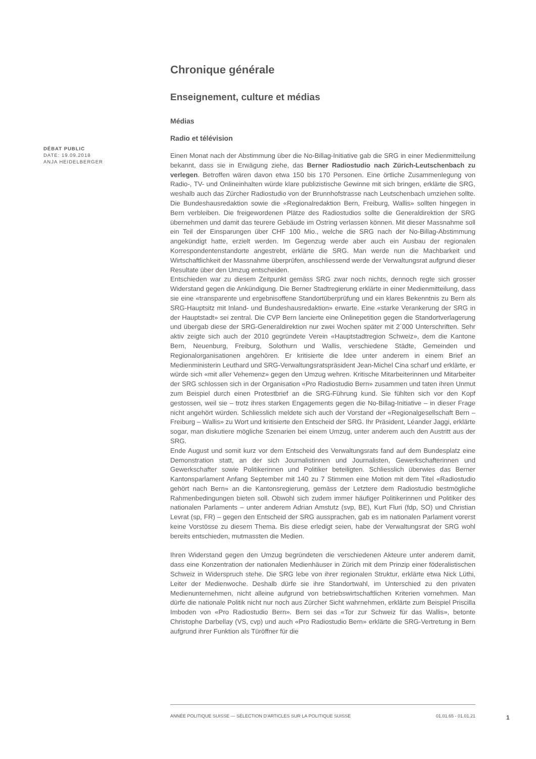DÉBAT PUBLIC
DATE: 19.09.2018
ANJA HEIDELBERGER
Chronique générale
Enseignement, culture et médias
Médias
Radio et télévision
Einen Monat nach der Abstimmung über die No-Billag-Initiative gab die SRG in einer Medienmitteilung bekannt, dass sie in Erwägung ziehe, das Berner Radiostudio nach Zürich-Leutschenbach zu verlegen. Betroffen wären davon etwa 150 bis 170 Personen. Eine örtliche Zusammenlegung von Radio-, TV- und Onlineinhalten würde klare publizistische Gewinne mit sich bringen, erklärte die SRG, weshalb auch das Zürcher Radiostudio von der Brunnhofstrasse nach Leutschenbach umziehen sollte. Die Bundeshausredaktion sowie die «Regionalredaktion Bern, Freiburg, Wallis» sollten hingegen in Bern verbleiben. Die freigewordenen Plätze des Radiostudios sollte die Generaldirektion der SRG übernehmen und damit das teurere Gebäude im Ostring verlassen können. Mit dieser Massnahme soll ein Teil der Einsparungen über CHF 100 Mio., welche die SRG nach der No-Billag-Abstimmung angekündigt hatte, erzielt werden. Im Gegenzug werde aber auch ein Ausbau der regionalen Korrespondentenstandorte angestrebt, erklärte die SRG. Man werde nun die Machbarkeit und Wirtschaftlichkeit der Massnahme überprüfen, anschliessend werde der Verwaltungsrat aufgrund dieser Resultate über den Umzug entscheiden.
Entschieden war zu diesem Zeitpunkt gemäss SRG zwar noch nichts, dennoch regte sich grosser Widerstand gegen die Ankündigung. Die Berner Stadtregierung erklärte in einer Medienmitteilung, dass sie eine «transparente und ergebnisoffene Standortüberprüfung und ein klares Bekenntnis zu Bern als SRG-Hauptsitz mit Inland- und Bundeshausredaktion» erwarte. Eine «starke Verankerung der SRG in der Hauptstadt» sei zentral. Die CVP Bern lancierte eine Onlinepetition gegen die Standortverlagerung und übergab diese der SRG-Generaldirektion nur zwei Wochen später mit 2`000 Unterschriften. Sehr aktiv zeigte sich auch der 2010 gegründete Verein «Hauptstadtregion Schweiz», dem die Kantone Bern, Neuenburg, Freiburg, Solothurn und Wallis, verschiedene Städte, Gemeinden und Regionalorganisationen angehören. Er kritisierte die Idee unter anderem in einem Brief an Medienministerin Leuthard und SRG-Verwaltungsratspräsident Jean-Michel Cina scharf und erklärte, er würde sich «mit aller Vehemenz» gegen den Umzug wehren. Kritische Mitarbeiterinnen und Mitarbeiter der SRG schlossen sich in der Organisation «Pro Radiostudio Bern» zusammen und taten ihren Unmut zum Beispiel durch einen Protestbrief an die SRG-Führung kund. Sie fühlten sich vor den Kopf gestossen, weil sie – trotz ihres starken Engagements gegen die No-Billag-Initiative – in dieser Frage nicht angehört würden. Schliesslich meldete sich auch der Vorstand der «Regionalgesellschaft Bern – Freiburg – Wallis» zu Wort und kritisierte den Entscheid der SRG. Ihr Präsident, Léander Jaggi, erklärte sogar, man diskutiere mögliche Szenarien bei einem Umzug, unter anderem auch den Austritt aus der SRG.
Ende August und somit kurz vor dem Entscheid des Verwaltungsrats fand auf dem Bundesplatz eine Demonstration statt, an der sich Journalistinnen und Journalisten, Gewerkschafterinnen und Gewerkschafter sowie Politikerinnen und Politiker beteiligten. Schliesslich überwies das Berner Kantonsparlament Anfang September mit 140 zu 7 Stimmen eine Motion mit dem Titel «Radiostudio gehört nach Bern» an die Kantonsregierung, gemäss der Letztere dem Radiostudio bestmögliche Rahmenbedingungen bieten soll. Obwohl sich zudem immer häufiger Politikerinnen und Politiker des nationalen Parlaments – unter anderem Adrian Amstutz (svp, BE), Kurt Fluri (fdp, SO) und Christian Levrat (sp, FR) – gegen den Entscheid der SRG aussprachen, gab es im nationalen Parlament vorerst keine Vorstösse zu diesem Thema. Bis diese erledigt seien, habe der Verwaltungsrat der SRG wohl bereits entschieden, mutmassten die Medien.
Ihren Widerstand gegen den Umzug begründeten die verschiedenen Akteure unter anderem damit, dass eine Konzentration der nationalen Medienhäuser in Zürich mit dem Prinzip einer föderalistischen Schweiz in Widerspruch stehe. Die SRG lebe von ihrer regionalen Struktur, erklärte etwa Nick Lüthi, Leiter der Medienwoche. Deshalb dürfe sie ihre Standortwahl, im Unterschied zu den privaten Medienunternehmen, nicht alleine aufgrund von betriebswirtschaftlichen Kriterien vornehmen. Man dürfe die nationale Politik nicht nur noch aus Zürcher Sicht wahrnehmen, erklärte zum Beispiel Priscilla Imboden von «Pro Radiostudio Bern». Bern sei das «Tor zur Schweiz für das Wallis», betonte Christophe Darbellay (VS, cvp) und auch «Pro Radiostudio Bern» erklärte die SRG-Vertretung in Bern aufgrund ihrer Funktion als Türöffner für die
ANNÉE POLITIQUE SUISSE — SÉLECTION D'ARTICLES SUR LA POLITIQUE SUISSE 01.01.65 - 01.01.21
1